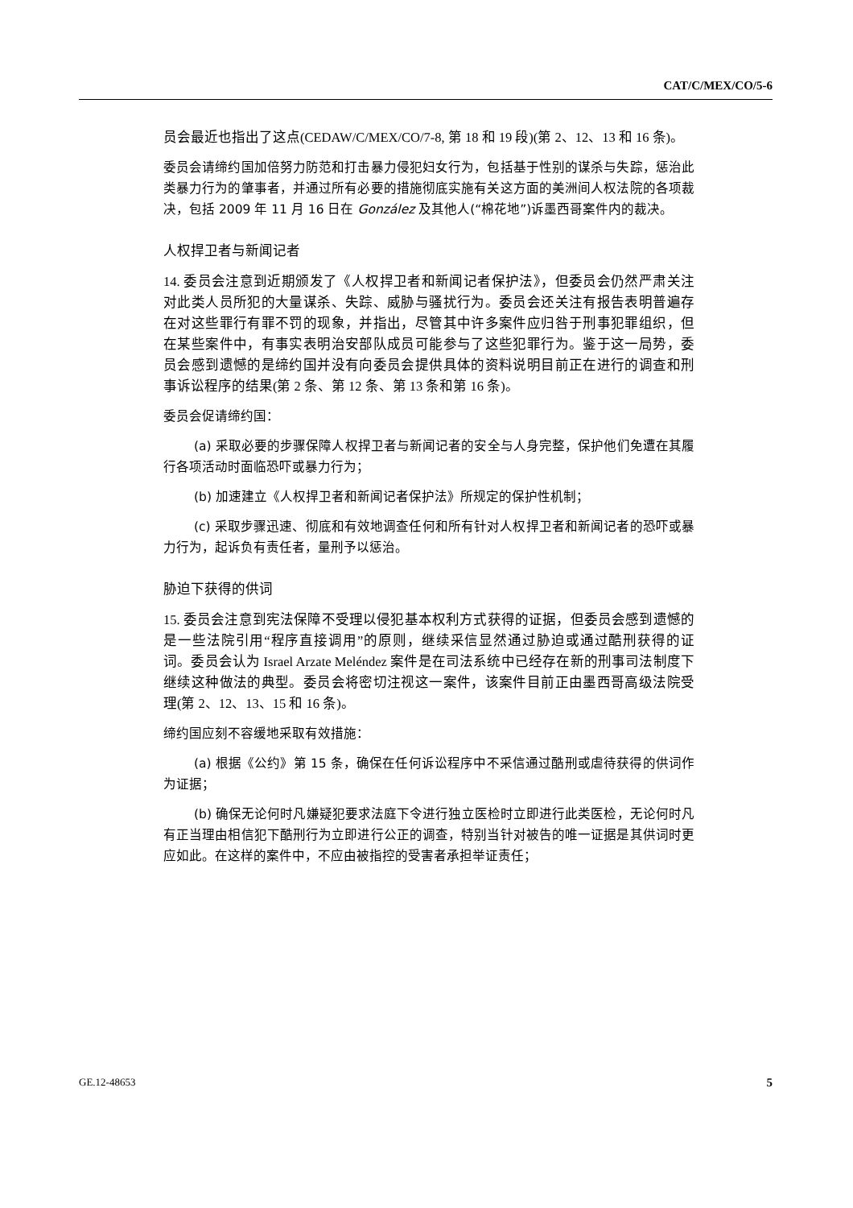CAT/C/MEX/CO/5-6
员会最近也指出了这点(CEDAW/C/MEX/CO/7-8, 第 18 和 19 段)(第 2、12、13 和 16 条)。
委员会请缔约国加倍努力防范和打击暴力侵犯妇女行为，包括基于性别的谋杀与失踪，惩治此类暴力行为的肇事者，并通过所有必要的措施彻底实施有关这方面的美洲间人权法院的各项裁决，包括 2009 年 11 月 16 日在 González 及其他人(“棉花地”)诉墨西哥案件内的裁决。
人权捍卫者与新闻记者
14. 委员会注意到近期颁发了《人权捍卫者和新闻记者保护法》，但委员会仍然严肃关注对此类人员所犯的大量谋杀、失踪、威胁与骚扰行为。委员会还关注有报告表明普遍存在对这些罪行有罪不罚的现象，并指出，尽管其中许多案件应归咎于刑事犯罪组织，但在某些案件中，有事实表明治安部队成员可能参与了这些犯罪行为。鉴于这一局势，委员会感到遗憾的是缔约国并没有向委员会提供具体的资料说明目前正在进行的调查和刑事诉讼程序的结果(第 2 条、第 12 条、第 13 条和第 16 条)。
委员会促请缔约国：
(a) 采取必要的步骤保障人权捍卫者与新闻记者的安全与人身完整，保护他们免遭在其履行各项活动时面临恐吓或暴力行为；
(b) 加速建立《人权捍卫者和新闻记者保护法》所规定的保护性机制；
(c) 采取步骤迅速、彻底和有效地调查任何和所有针对人权捍卫者和新闻记者的恐吓或暴力行为，起诉负有责任者，量刑予以惩治。
胁迫下获得的供词
15. 委员会注意到宪法保障不受理以侵犯基本权利方式获得的证据，但委员会感到遗憾的是一些法院引用“程序直接调用”的原则，继续采信显然通过胁迫或通过酷刑获得的证词。委员会认为 Israel Arzate Meléndez 案件是在司法系统中已经存在新的刑事司法制度下继续这种做法的典型。委员会将密切注视这一案件，该案件目前正由墨西哥高级法院受理(第 2、12、13、15 和 16 条)。
缔约国应刻不容缓地采取有效措施：
(a) 根据《公约》第 15 条，确保在任何诉讼程序中不采信通过酷刑或虐待获得的供词作为证据；
(b) 确保无论何时凡嫌疑犯要求法庭下令进行独立医检时立即进行此类医检，无论何时凡有正当理由相信犯下酷刑行为立即进行公正的调查，特别当针对被告的唯一证据是其供词时更应如此。在这样的案件中，不应由被指控的受害者承担举证责任；
GE.12-48653 5